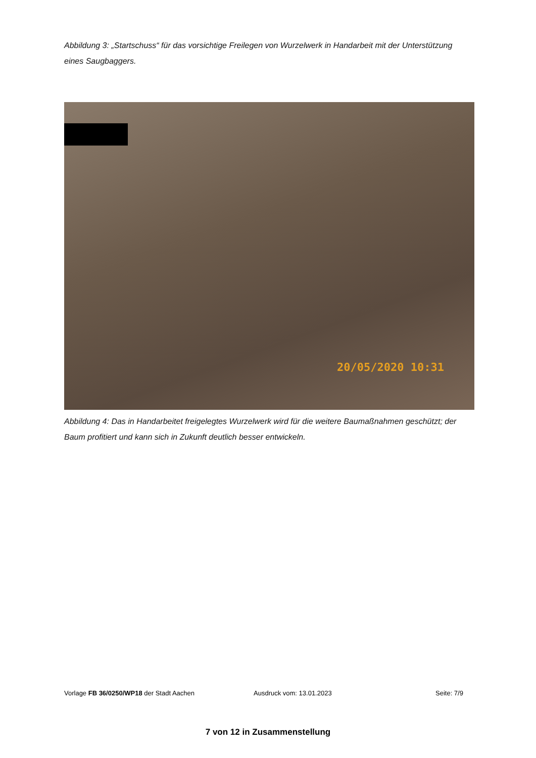Abbildung 3: „Startschuss“ für das vorsichtige Freilegen von Wurzelwerk in Handarbeit mit der Unterstützung eines Saugbaggers.
20/05/2020 10:31
Abbildung 4: Das in Handarbeitet freigelegtes Wurzelwerk wird für die weitere Baumaßnahmen geschützt; der Baum profitiert und kann sich in Zukunft deutlich besser entwickeln.
Vorlage FB 36/0250/WP18 der Stadt Aachen Ausdruck vom: 13.01.2023 Seite: 7/9
7 von 12 in Zusammenstellung